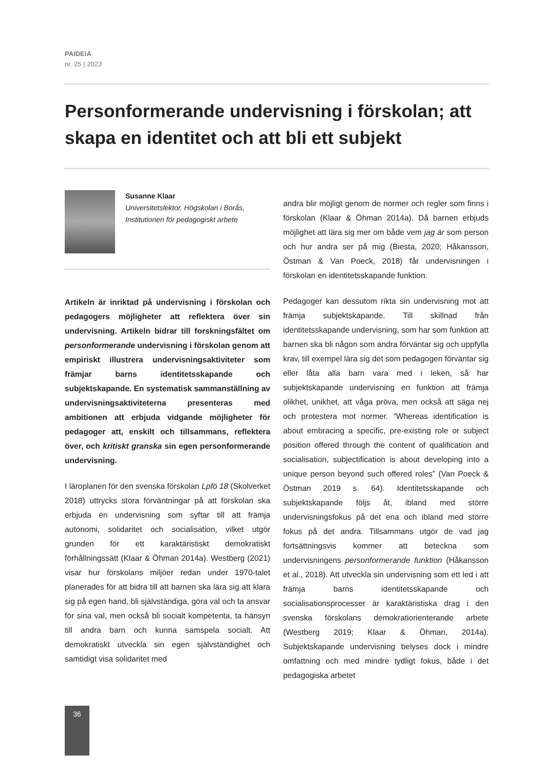PAIDEIA
nr. 25 | 2023
Personformerande undervisning i förskolan; att skapa en identitet och att bli ett subjekt
Susanne Klaar
Universitetslektor, Högskolan i Borås, Institutionen för pedagogiskt arbete
Artikeln är inriktad på undervisning i förskolan och pedagogers möjligheter att reflektera över sin undervisning. Artikeln bidrar till forskningsfältet om personformerande undervisning i förskolan genom att empiriskt illustrera undervisningsaktiviteter som främjar barns identitetsskapande och subjektskapande. En systematisk sammanställning av undervisningsaktiviteterna presenteras med ambitionen att erbjuda vidgande möjligheter för pedagoger att, enskilt och tillsammans, reflektera över, och kritiskt granska sin egen personformerande undervisning.
I läroplanen för den svenska förskolan Lpfö 18 (Skolverket 2018) uttrycks stora förväntningar på att förskolan ska erbjuda en undervisning som syftar till att främja autonomi, solidaritet och socialisation, vilket utgör grunden för ett karaktäristiskt demokratiskt förhållningssätt (Klaar & Öhman 2014a). Westberg (2021) visar hur förskolans miljöer redan under 1970-talet planerades för att bidra till att barnen ska lära sig att klara sig på egen hand, bli självständiga, göra val och ta ansvar för sina val, men också bli socialt kompetenta, ta hänsyn till andra barn och kunna samspela socialt. Att demokratiskt utveckla sin egen självständighet och samtidigt visa solidaritet med
andra blir möjligt genom de normer och regler som finns i förskolan (Klaar & Öhman 2014a). Då barnen erbjuds möjlighet att lära sig mer om både vem jag är som person och hur andra ser på mig (Biesta, 2020; Håkansson, Östman & Van Poeck, 2018) får undervisningen i förskolan en identitetsskapande funktion.
Pedagoger kan dessutom rikta sin undervisning mot att främja subjektskapande. Till skillnad från identitetsskapande undervisning, som har som funktion att barnen ska bli någon som andra förväntar sig och uppfylla krav, till exempel lära sig det som pedagogen förväntar sig eller låta alla barn vara med i leken, så har subjektskapande undervisning en funktion att främja olikhet, unikhet, att våga pröva, men också att säga nej och protestera mot normer. ”Whereas identification is about embracing a specific, pre-existing role or subject position offered through the content of qualification and socialisation, subjectification is about developing into a unique person beyond such offered roles” (Van Poeck & Östman 2019 s. 64). Identitetsskapande och subjektskapande följs åt, ibland med större undervisningsfokus på det ena och ibland med större fokus på det andra. Tillsammans utgör de vad jag fortsättningsvis kommer att beteckna som undervisningens personformerande funktion (Håkansson et al., 2018). Att utveckla sin undervisning som ett led i att främja barns identitetsskapande och socialisationsprocesser är karaktäristiska drag i den svenska förskolans demokratiorienterande arbete (Westberg 2019; Klaar & Öhman, 2014a). Subjektskapande undervisning belyses dock i mindre omfattning och med mindre tydligt fokus, både i det pedagogiska arbetet
36